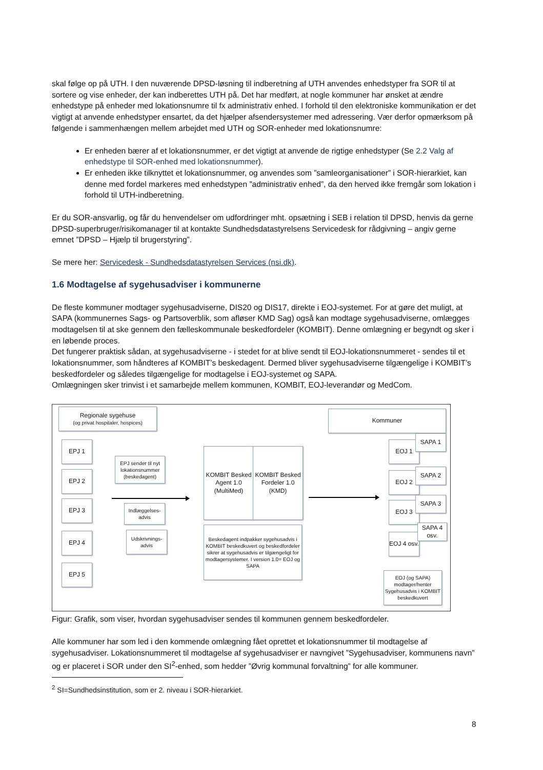skal følge op på UTH. I den nuværende DPSD-løsning til indberetning af UTH anvendes enhedstyper fra SOR til at sortere og vise enheder, der kan indberettes UTH på. Det har medført, at nogle kommuner har ønsket at ændre enhedstype på enheder med lokationsnumre til fx administrativ enhed. I forhold til den elektroniske kommunikation er det vigtigt at anvende enhedstyper ensartet, da det hjælper afsendersystemer med adressering. Vær derfor opmærksom på følgende i sammenhængen mellem arbejdet med UTH og SOR-enheder med lokationsnumre:
Er enheden bærer af et lokationsnummer, er det vigtigt at anvende de rigtige enhedstyper (Se 2.2 Valg af enhedstype til SOR-enhed med lokationsnummer).
Er enheden ikke tilknyttet et lokationsnummer, og anvendes som ”samleorganisationer” i SOR-hierarkiet, kan denne med fordel markeres med enhedstypen ”administrativ enhed”, da den herved ikke fremgår som lokation i forhold til UTH-indberetning.
Er du SOR-ansvarlig, og får du henvendelser om udfordringer mht. opsætning i SEB i relation til DPSD, henvis da gerne DPSD-superbruger/risikomanager til at kontakte Sundhedsdatastyrelsens Servicedesk for rådgivning – angiv gerne emnet ”DPSD – Hjælp til brugerstyring”.
Se mere her: Servicedesk - Sundhedsdatastyrelsen Services (nsi.dk).
1.6 Modtagelse af sygehusadviser i kommunerne
De fleste kommuner modtager sygehusadviserne, DIS20 og DIS17, direkte i EOJ-systemet. For at gøre det muligt, at SAPA (kommunernes Sags- og Partsoverblik, som afløser KMD Sag) også kan modtage sygehusadviserne, omlægges modtagelsen til at ske gennem den fælleskommunale beskedfordeler (KOMBIT). Denne omlægning er begyndt og sker i en løbende proces.
Det fungerer praktisk sådan, at sygehusadviserne - i stedet for at blive sendt til EOJ-lokationsnummeret - sendes til et lokationsnummer, som håndteres af KOMBIT’s beskedagent. Dermed bliver sygehusadviserne tilgængelige i KOMBIT’s beskedfordeler og således tilgængelige for modtagelse i EOJ-systemet og SAPA.
Omlægningen sker trinvist i et samarbejde mellem kommunen, KOMBIT, EOJ-leverandør og MedCom.
Regionale sygehuse
(og privat hospitaler, hospices)
Kommuner
EPJ 1
EPJ 2
EPJ 3
EPJ 4
EPJ 5
EPJ sender til nyt lokationsnummer (beskedagent)
Indlæggelses-advis
Udskrivnings-advis
KOMBIT Besked Agent 1.0 (MultiMed)
KOMBIT Besked Fordeler 1.0 (KMD)
Beskedagent indpakker sygehusadvis i KOMBIT beskedkuvert og beskedfordeler sikrer at sygehusadvis er tilgængeligt for modtagersystemer. I version 1.0= EOJ og SAPA
EOJ 1
SAPA 1
EOJ 2 SAPA 2
EOJ 3
SAPA 3
EOJ 4 osv.
SAPA 4 osv.
EOJ (og SAPA) modtager/henter Sygehusadvis i KOMBIT beskedkuvert
Figur: Grafik, som viser, hvordan sygehusadviser sendes til kommunen gennem beskedfordeler.
Alle kommuner har som led i den kommende omlægning fået oprettet et lokationsnummer til modtagelse af sygehusadviser. Lokationsnummeret til modtagelse af sygehusadviser er navngivet ”Sygehusadviser, kommunens navn” og er placeret i SOR under den SI<sup>2</sup>-enhed, som hedder ”Øvrig kommunal forvaltning” for alle kommuner.
<sup>2</sup> SI=Sundhedsinstitution, som er 2. niveau i SOR-hierarkiet.
8